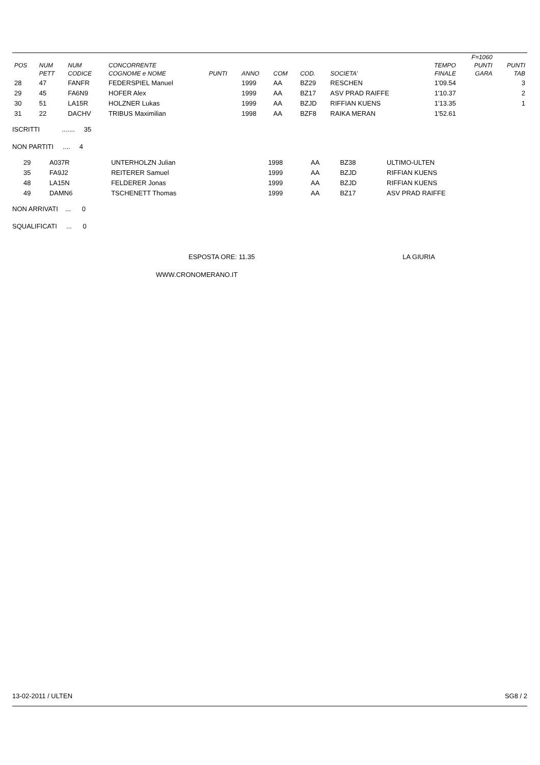| | | | | | | | | | | F=1060 | |
| --- | --- | --- | --- | --- | --- | --- | --- | --- | --- | --- | --- |
| POS | NUM | NUM | CONCORRENTE | | | | | | TEMPO | PUNTI | PUNTI |
| | PETT | CODICE | COGNOME e NOME | PUNTI | ANNO | COM | COD. | SOCIETA' | FINALE | GARA | TAB |
| 28 | 47 | FANFR | FEDERSPIEL Manuel | | 1999 | AA | BZ29 | RESCHEN | 1'09.54 | | 3 |
| 29 | 45 | FA6N9 | HOFER Alex | | 1999 | AA | BZ17 | ASV PRAD RAIFFE | 1'10.37 | | 2 |
| 30 | 51 | LA15R | HOLZNER Lukas | | 1999 | AA | BZJD | RIFFIAN KUENS | 1'13.35 | | 1 |
| 31 | 22 | DACHV | TRIBUS Maximilian | | 1998 | AA | BZF8 | RAIKA MERAN | 1'52.61 | | |
ISCRITTI ....... 35
NON PARTITI .... 4
| | 29 | A037R | UNTERHOLZN Julian | 1998 | AA | BZ38 | ULTIMO-ULTEN |
| | 35 | FA9J2 | REITERER Samuel | 1999 | AA | BZJD | RIFFIAN KUENS |
| | 48 | LA15N | FELDERER Jonas | 1999 | AA | BZJD | RIFFIAN KUENS |
| | 49 | DAMN6 | TSCHENETT Thomas | 1999 | AA | BZ17 | ASV PRAD RAIFFE |
NON ARRIVATI ... 0
SQUALIFICATI ... 0
ESPOSTA ORE: 11.35 LA GIURIA
WWW.CRONOMERANO.IT
13-02-2011 / ULTEN SG8 / 2